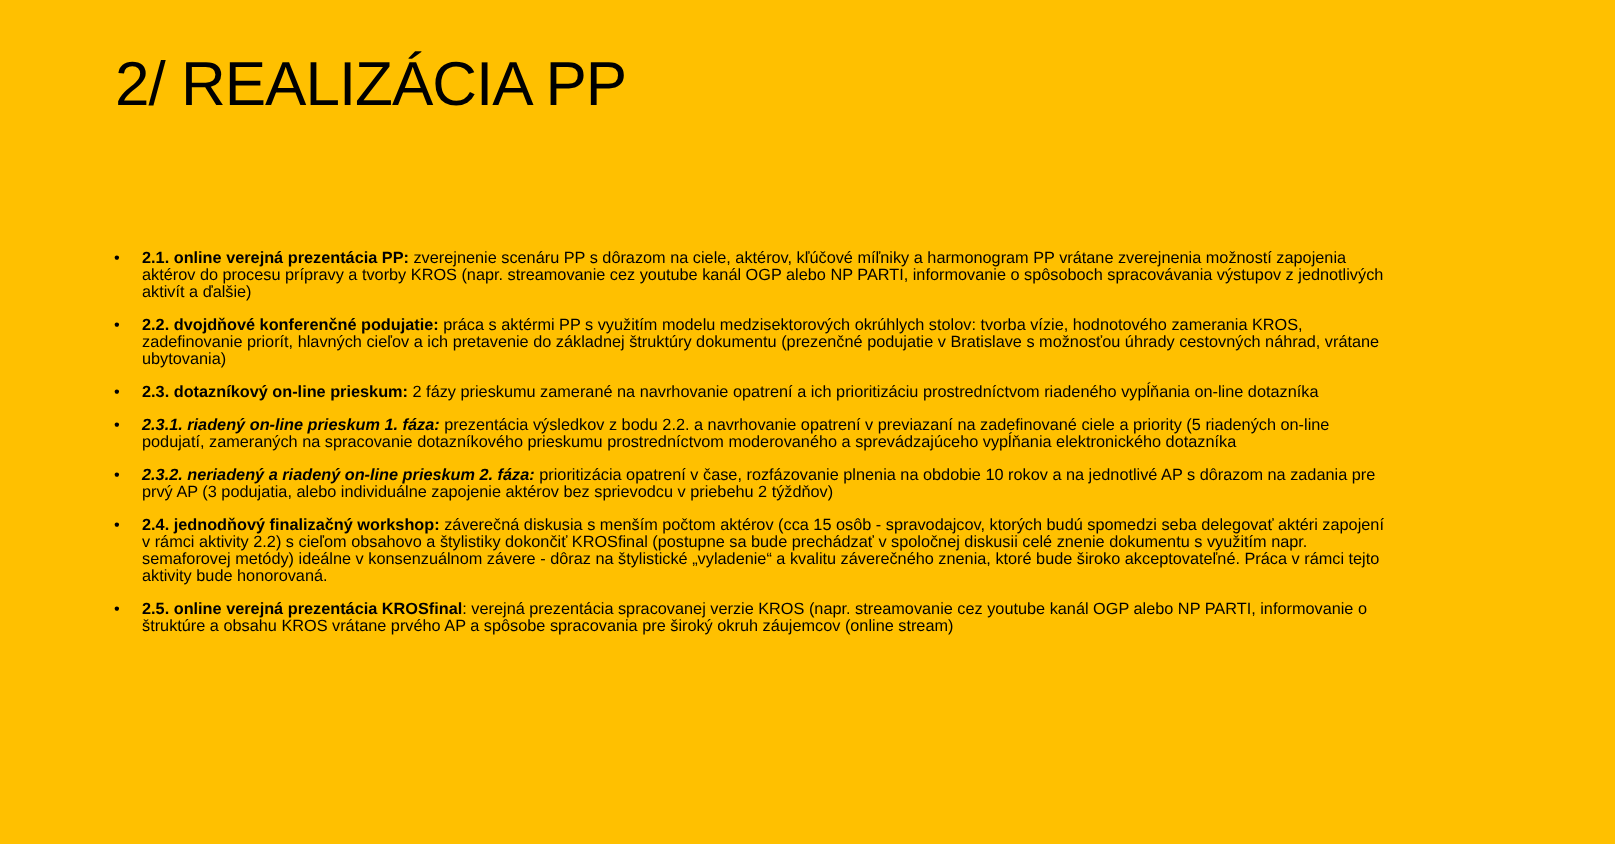2/ REALIZÁCIA PP
• 2.1. online verejná prezentácia PP: zverejnenie scenáru PP s dôrazom na ciele, aktérov, kľúčové míľniky a harmonogram PP vrátane zverejnenia možností zapojenia aktérov do procesu prípravy a tvorby KROS (napr. streamovanie cez youtube kanál OGP alebo NP PARTI, informovanie o spôsoboch spracovávania výstupov z jednotlivých aktivít a ďalšie)
• 2.2. dvojdňové konferenčné podujatie: práca s aktérmi PP s využitím modelu medzisektorových okrúhlych stolov: tvorba vízie, hodnotového zamerania KROS, zadefinovanie priorít, hlavných cieľov a ich pretavenie do základnej štruktúry dokumentu (prezenčné podujatie v Bratislave s možnosťou úhrady cestovných náhrad, vrátane ubytovania)
• 2.3. dotazníkový on-line prieskum: 2 fázy prieskumu zamerané na navrhovanie opatrení a ich prioritizáciu prostredníctvom riadeného vypĺňania on-line dotazníka
• 2.3.1. riadený on-line prieskum 1. fáza: prezentácia výsledkov z bodu 2.2. a navrhovanie opatrení v previazaní na zadefinované ciele a priority (5 riadených on-line podujatí, zameraných na spracovanie dotazníkového prieskumu prostredníctvom moderovaného a sprevádzajúceho vypĺňania elektronického dotazníka
• 2.3.2. neriadený a riadený on-line prieskum 2. fáza: prioritizácia opatrení v čase, rozfázovanie plnenia na obdobie 10 rokov a na jednotlivé AP s dôrazom na zadania pre prvý AP (3 podujatia, alebo individuálne zapojenie aktérov bez sprievodcu v priebehu 2 týždňov)
• 2.4. jednodňový finalizačný workshop: záverečná diskusia s menším počtom aktérov (cca 15 osôb - spravodajcov, ktorých budú spomedzi seba delegovať aktéri zapojení v rámci aktivity 2.2) s cieľom obsahovo a štylistiky dokončiť KROSfinal (postupne sa bude prechádzať v spoločnej diskusii celé znenie dokumentu s využitím napr. semaforovej metódy) ideálne v konsenzuálnom závere - dôraz na štylistické „vyladenie“ a kvalitu záverečného znenia, ktoré bude široko akceptovateľné. Práca v rámci tejto aktivity bude honorovaná.
• 2.5. online verejná prezentácia KROSfinal: verejná prezentácia spracovanej verzie KROS (napr. streamovanie cez youtube kanál OGP alebo NP PARTI, informovanie o štruktúre a obsahu KROS vrátane prvého AP a spôsobe spracovania pre široký okruh záujemcov (online stream)